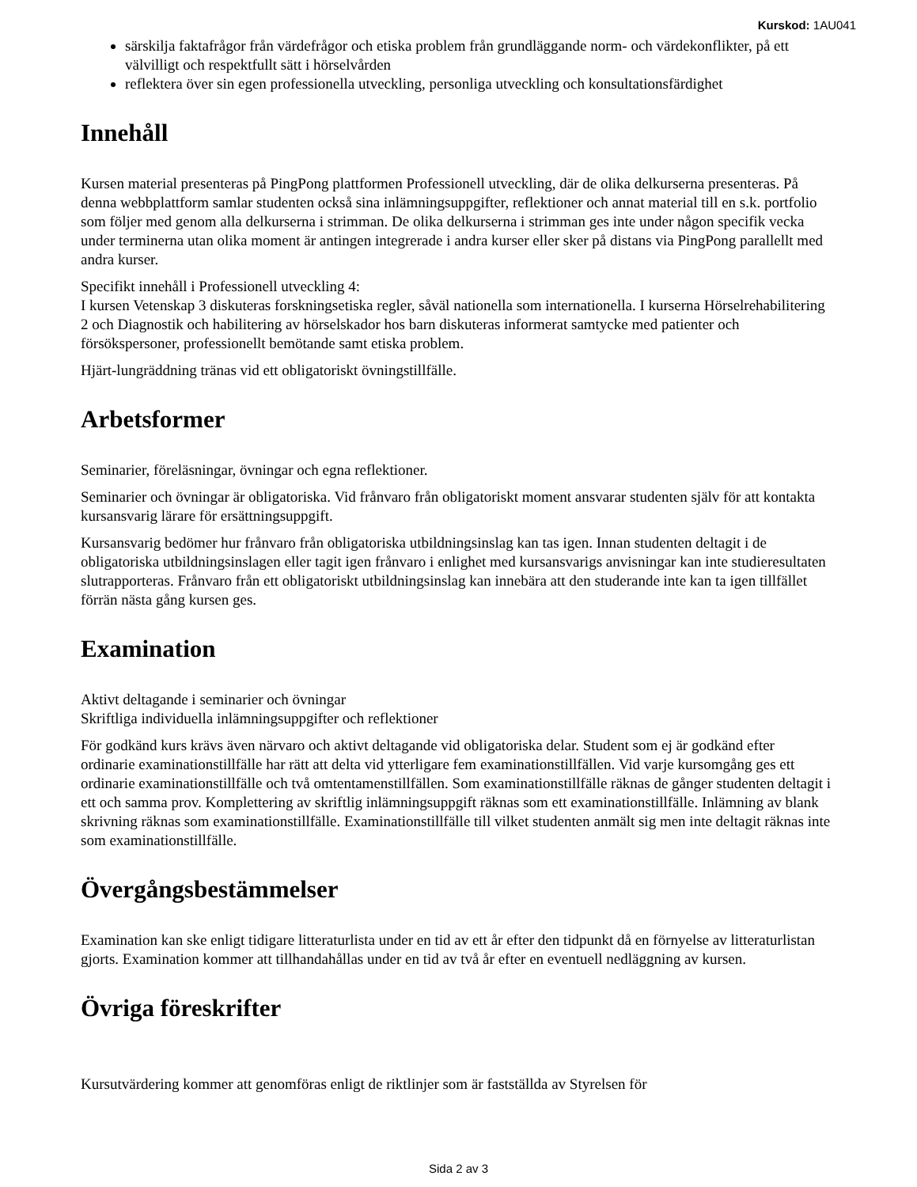Kurskod: 1AU041
särskilja faktafrågor från värdefrågor och etiska problem från grundläggande norm- och värdekonflikter, på ett välvilligt och respektfullt sätt i hörselvården
reflektera över sin egen professionella utveckling, personliga utveckling och konsultationsfärdighet
Innehåll
Kursen material presenteras på PingPong plattformen Professionell utveckling, där de olika delkurserna presenteras. På denna webbplattform samlar studenten också sina inlämningsuppgifter, reflektioner och annat material till en s.k. portfolio som följer med genom alla delkurserna i strimman. De olika delkurserna i strimman ges inte under någon specifik vecka under terminerna utan olika moment är antingen integrerade i andra kurser eller sker på distans via PingPong parallellt med andra kurser.
Specifikt innehåll i Professionell utveckling 4:
I kursen Vetenskap 3 diskuteras forskningsetiska regler, såväl nationella som internationella. I kurserna Hörselrehabilitering 2 och Diagnostik och habilitering av hörselskador hos barn diskuteras informerat samtycke med patienter och försökspersoner, professionellt bemötande samt etiska problem.
Hjärt-lungräddning tränas vid ett obligatoriskt övningstillfälle.
Arbetsformer
Seminarier, föreläsningar, övningar och egna reflektioner.
Seminarier och övningar är obligatoriska. Vid frånvaro från obligatoriskt moment ansvarar studenten själv för att kontakta kursansvarig lärare för ersättningsuppgift.
Kursansvarig bedömer hur frånvaro från obligatoriska utbildningsinslag kan tas igen. Innan studenten deltagit i de obligatoriska utbildningsinslagen eller tagit igen frånvaro i enlighet med kursansvarigs anvisningar kan inte studieresultaten slutrapporteras. Frånvaro från ett obligatoriskt utbildningsinslag kan innebära att den studerande inte kan ta igen tillfället förrän nästa gång kursen ges.
Examination
Aktivt deltagande i seminarier och övningar
Skriftliga individuella inlämningsuppgifter och reflektioner
För godkänd kurs krävs även närvaro och aktivt deltagande vid obligatoriska delar. Student som ej är godkänd efter ordinarie examinationstillfälle har rätt att delta vid ytterligare fem examinationstillfällen. Vid varje kursomgång ges ett ordinarie examinationstillfälle och två omtentamenstillfällen. Som examinationstillfälle räknas de gånger studenten deltagit i ett och samma prov. Komplettering av skriftlig inlämningsuppgift räknas som ett examinationstillfälle. Inlämning av blank skrivning räknas som examinationstillfälle. Examinationstillfälle till vilket studenten anmält sig men inte deltagit räknas inte som examinationstillfälle.
Övergångsbestämmelser
Examination kan ske enligt tidigare litteraturlista under en tid av ett år efter den tidpunkt då en förnyelse av litteraturlistan gjorts. Examination kommer att tillhandahållas under en tid av två år efter en eventuell nedläggning av kursen.
Övriga föreskrifter
Kursutvärdering kommer att genomföras enligt de riktlinjer som är fastställda av Styrelsen för
Sida 2 av 3